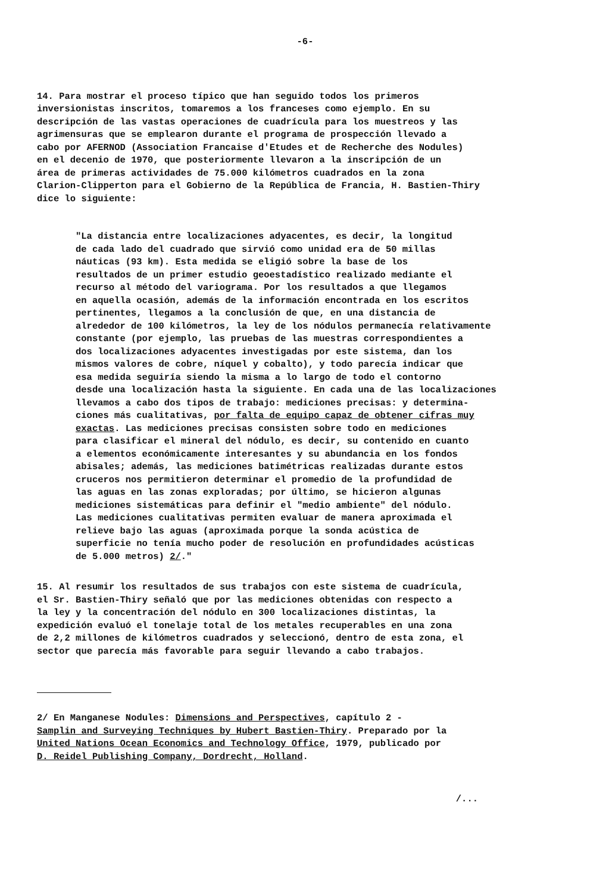-6-
14. Para mostrar el proceso típico que han seguido todos los primeros inversionistas inscritos, tomaremos a los franceses como ejemplo. En su descripción de las vastas operaciones de cuadrícula para los muestreos y las agrimensuras que se emplearon durante el programa de prospección llevado a cabo por AFERNOD (Association Francaise d'Etudes et de Recherche des Nodules) en el decenio de 1970, que posteriormente llevaron a la inscripción de un área de primeras actividades de 75.000 kilómetros cuadrados en la zona Clarion-Clipperton para el Gobierno de la República de Francia, H. Bastien-Thiry dice lo siguiente:
"La distancia entre localizaciones adyacentes, es decir, la longitud de cada lado del cuadrado que sirvió como unidad era de 50 millas náuticas (93 km). Esta medida se eligió sobre la base de los resultados de un primer estudio geoestadístico realizado mediante el recurso al método del variograma. Por los resultados a que llegamos en aquella ocasión, además de la información encontrada en los escritos pertinentes, llegamos a la conclusión de que, en una distancia de alrededor de 100 kilómetros, la ley de los nódulos permanecía relativamente constante (por ejemplo, las pruebas de las muestras correspondientes a dos localizaciones adyacentes investigadas por este sistema, dan los mismos valores de cobre, níquel y cobalto), y todo parecía indicar que esa medida seguiría siendo la misma a lo largo de todo el contorno desde una localización hasta la siguiente. En cada una de las localizaciones llevamos a cabo dos tipos de trabajo: mediciones precisas: y determina- ciones más cualitativas, por falta de equipo capaz de obtener cifras muy exactas. Las mediciones precisas consisten sobre todo en mediciones para clasificar el mineral del nódulo, es decir, su contenido en cuanto a elementos económicamente interesantes y su abundancia en los fondos abisales; además, las mediciones batimétricas realizadas durante estos cruceros nos permitieron determinar el promedio de la profundidad de las aguas en las zonas exploradas; por último, se hicieron algunas mediciones sistemáticas para definir el "medio ambiente" del nódulo. Las mediciones cualitativas permiten evaluar de manera aproximada el relieve bajo las aguas (aproximada porque la sonda acústica de superficie no tenía mucho poder de resolución en profundidades acústicas de 5.000 metros) 2/."
15. Al resumir los resultados de sus trabajos con este sistema de cuadrícula, el Sr. Bastien-Thiry señaló que por las mediciones obtenidas con respecto a la ley y la concentración del nódulo en 300 localizaciones distintas, la expedición evaluó el tonelaje total de los metales recuperables en una zona de 2,2 millones de kilómetros cuadrados y seleccionó, dentro de esta zona, el sector que parecía más favorable para seguir llevando a cabo trabajos.
2/ En Manganese Nodules: Dimensions and Perspectives, capítulo 2 - Samplin and Surveying Techniques by Hubert Bastien-Thiry. Preparado por la United Nations Ocean Economics and Technology Office, 1979, publicado por D. Reidel Publishing Company, Dordrecht, Holland.
/...